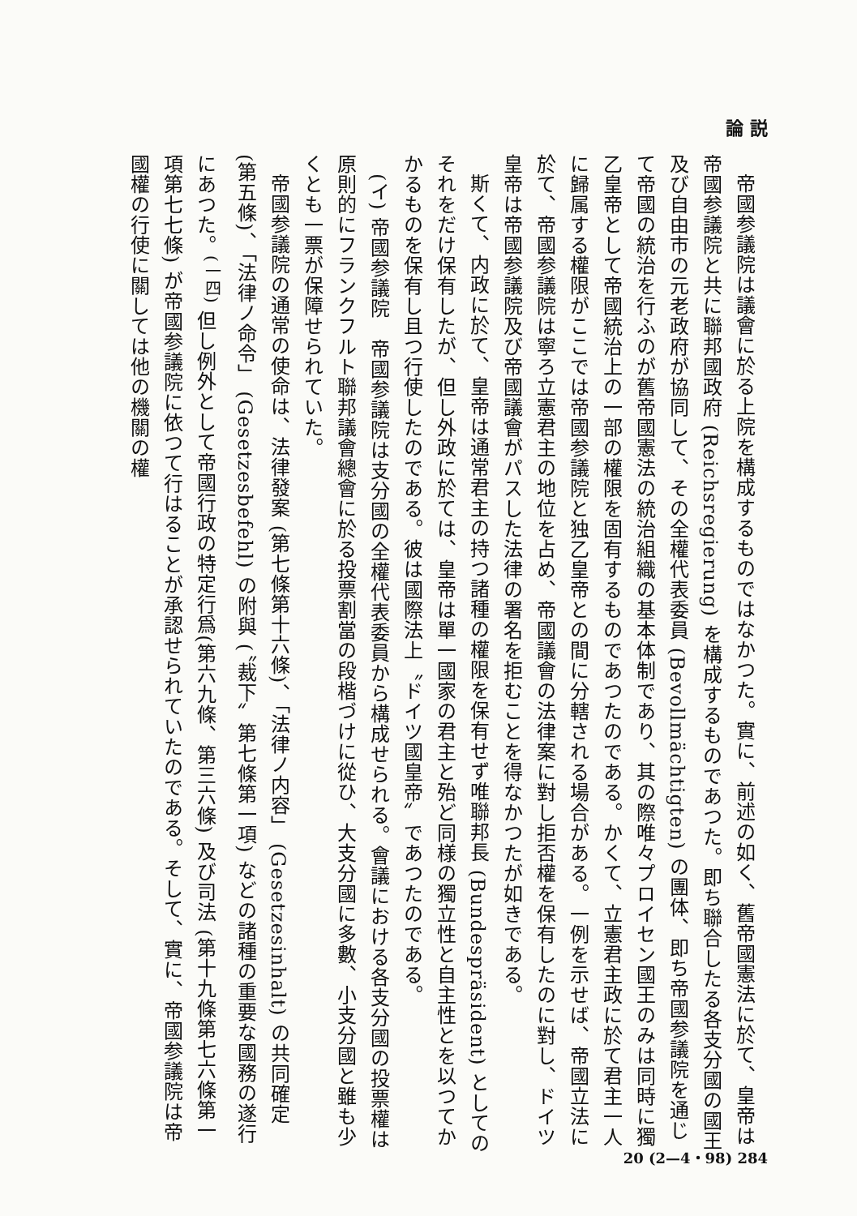論 説
帝國参議院は議會に於る上院を構成するものではなかつた。實に、前述の如く、舊帝國憲法に於て、皇帝は帝國参議院と共に聯邦國政府 (Reichsregierung) を構成するものであつた。即ち聯合したる各支分國の國王及び自由市の元老政府が協同して、その全權代表委員 (Bevollmächtigten) の團体、即ち帝國参議院を通じて帝國の統治を行ふのが舊帝國憲法の統治組織の基本体制であり、其の際唯々プロイセン國王のみは同時に獨乙皇帝として帝國統治上の一部の權限を固有するものであつたのである。かくて、立憲君主政に於て君主一人に歸属する權限がここでは帝國参議院と独乙皇帝との間に分轄される場合がある。一例を示せば、帝國立法に於て、帝國参議院は寧ろ立憲君主の地位を占め、帝國議會の法律案に對し拒否權を保有したのに對し、ドイツ皇帝は帝國参議院及び帝國議會がパスした法律の署名を拒むことを得なかつたが如きである。
斯くて、内政に於て、皇帝は通常君主の持つ諸種の權限を保有せず唯聯邦長 (Bundespräsident) としてのそれをだけ保有したが、但し外政に於ては、皇帝は單一國家の君主と殆ど同様の獨立性と自主性とを以つてかかるものを保有し且つ行使したのである。彼は國際法上〝ドイツ國皇帝〟であつたのである。
(イ) 帝國参議院　帝國参議院は支分國の全權代表委員から構成せられる。會議における各支分國の投票權は原則的にフランクフルト聯邦議會總會に於る投票割當の段楷づけに從ひ、大支分國に多數、小支分國と雖も少くとも一票が保障せられていた。
帝國参議院の通常の使命は、法律發案 (第七條第十六條)、「法律ノ内容」 (Gesetzesinhalt) の共同確定 (第五條)、「法律ノ命令」 (Gesetzesbefehl) の附與 (〝裁下〟第七條第一項) などの諸種の重要な國務の遂行にあつた。<sup>(一四)</sup> 但し例外として帝國行政の特定行爲(第六九條、第三六條) 及び司法 (第十九條第七六條第一項第七七條) が帝國参議院に依つて行はることが承認せられていたのである。そして、實に、帝國参議院は帝國權の行使に關しては他の機關の權
20 (2—4・98) 284